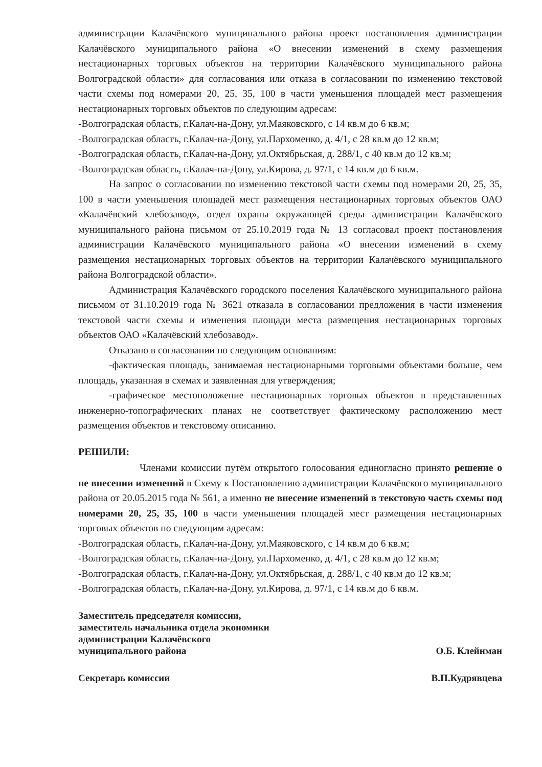администрации Калачёвского муниципального района проект постановления администрации Калачёвского муниципального района «О внесении изменений в схему размещения нестационарных торговых объектов на территории Калачёвского муниципального района Волгоградской области» для согласования или отказа в согласовании по изменению текстовой части схемы под номерами 20, 25, 35, 100 в части уменьшения площадей мест размещения нестационарных торговых объектов по следующим адресам:
-Волгоградская область, г.Калач-на-Дону, ул.Маяковского, с 14 кв.м до 6 кв.м;
-Волгоградская область, г.Калач-на-Дону, ул.Пархоменко, д. 4/1, с 28 кв.м до 12 кв.м;
-Волгоградская область, г.Калач-на-Дону, ул.Октябрьская, д. 288/1, с 40 кв.м до 12 кв.м;
-Волгоградская область, г.Калач-на-Дону, ул.Кирова, д. 97/1, с 14 кв.м до 6 кв.м.
На запрос о согласовании по изменению текстовой части схемы под номерами 20, 25, 35, 100 в части уменьшения площадей мест размещения нестационарных торговых объектов ОАО «Калачёвский хлебозавод», отдел охраны окружающей среды администрации Калачёвского муниципального района письмом от 25.10.2019 года № 13 согласовал проект постановления администрации Калачёвского муниципального района «О внесении изменений в схему размещения нестационарных торговых объектов на территории Калачёвского муниципального района Волгоградской области».
Администрация Калачёвского городского поселения Калачёвского муниципального района письмом от 31.10.2019 года № 3621 отказала в согласовании предложения в части изменения текстовой части схемы и изменения площади места размещения нестационарных торговых объектов ОАО «Калачёвский хлебозавод».
Отказано в согласовании по следующим основаниям:
-фактическая площадь, занимаемая нестационарными торговыми объектами больше, чем площадь, указанная в схемах и заявленная для утверждения;
-графическое местоположение нестационарных торговых объектов в представленных инженерно-топографических планах не соответствует фактическому расположению мест размещения объектов и текстовому описанию.
РЕШИЛИ:
Членами комиссии путём открытого голосования единогласно принято решение о не внесении изменений в Схему к Постановлению администрации Калачёвского муниципального района от 20.05.2015 года № 561, а именно не внесение изменений в текстовую часть схемы под номерами 20, 25, 35, 100 в части уменьшения площадей мест размещения нестационарных торговых объектов по следующим адресам:
-Волгоградская область, г.Калач-на-Дону, ул.Маяковского, с 14 кв.м до 6 кв.м;
-Волгоградская область, г.Калач-на-Дону, ул.Пархоменко, д. 4/1, с 28 кв.м до 12 кв.м;
-Волгоградская область, г.Калач-на-Дону, ул.Октябрьская, д. 288/1, с 40 кв.м до 12 кв.м;
-Волгоградская область, г.Калач-на-Дону, ул.Кирова, д. 97/1, с 14 кв.м до 6 кв.м.
Заместитель председателя комиссии,
заместитель начальника отдела экономики
администрации Калачёвского
муниципального района
О.Б. Клейнман
Секретарь комиссии
В.П.Кудрявцева